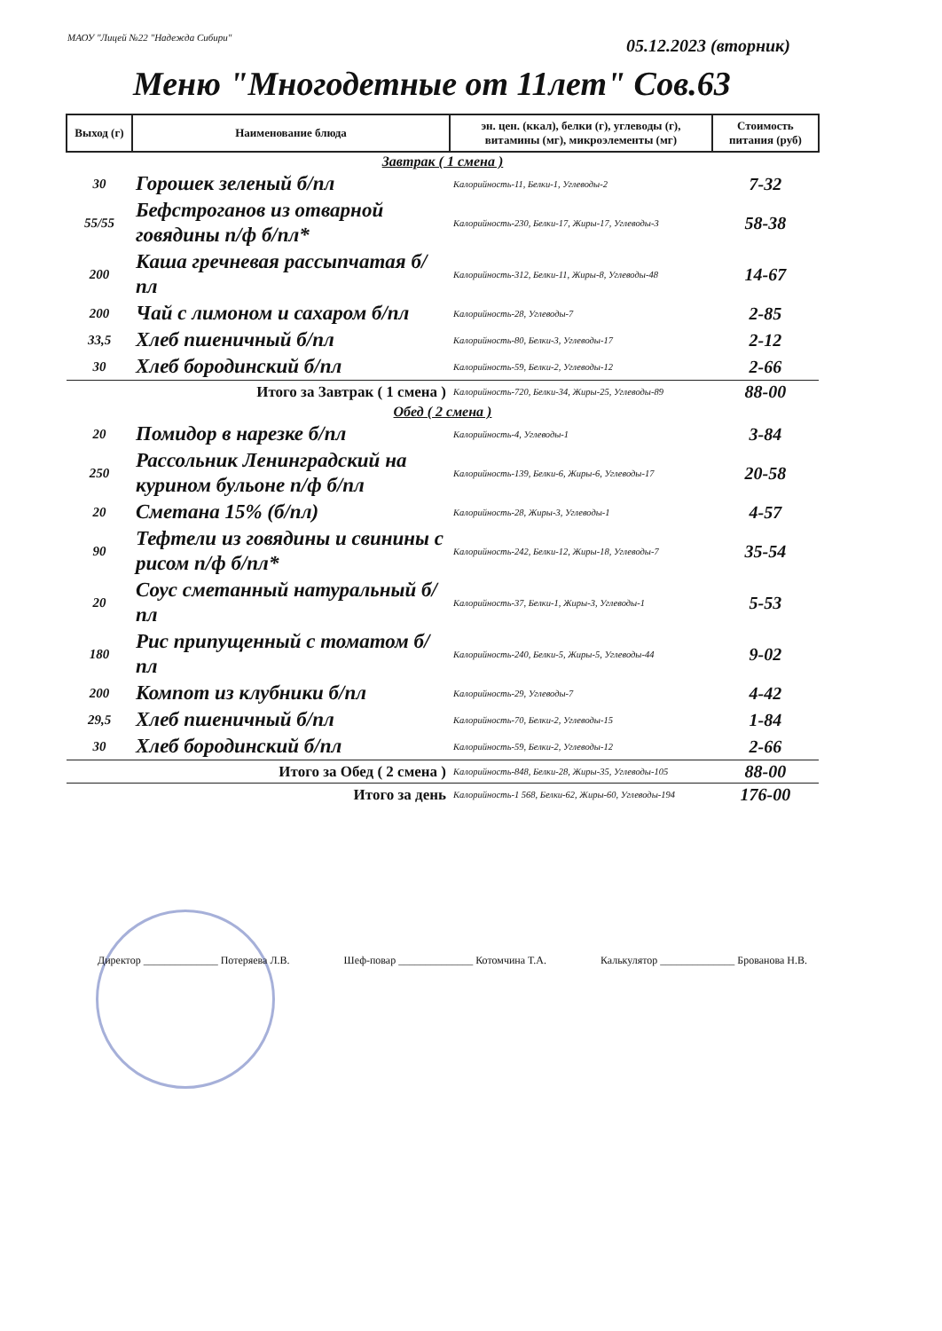МАОУ "Лицей №22 "Надежда Сибири"
05.12.2023 (вторник)
Меню "Многодетные от 11лет" Сов.63
| Выход (г) | Наименование блюда | эн. цен. (ккал), белки (г), углеводы (г), витамины (мг), микроэлементы (мг) | Стоимость питания (руб) |
| --- | --- | --- | --- |
| Завтрак ( 1 смена ) | | | |
| 30 | Горошек зеленый б/пл | Калорийность-11, Белки-1, Углеводы-2 | 7-32 |
| 55/55 | Бефстроганов из отварной говядины п/ф б/пл* | Калорийность-230, Белки-17, Жиры-17, Углеводы-3 | 58-38 |
| 200 | Каша гречневая рассыпчатая б/пл | Калорийность-312, Белки-11, Жиры-8, Углеводы-48 | 14-67 |
| 200 | Чай с лимоном и сахаром б/пл | Калорийность-28, Углеводы-7 | 2-85 |
| 33,5 | Хлеб пшеничный б/пл | Калорийность-80, Белки-3, Углеводы-17 | 2-12 |
| 30 | Хлеб бородинский б/пл | Калорийность-59, Белки-2, Углеводы-12 | 2-66 |
| Итого за Завтрак ( 1 смена ) | | Калорийность-720, Белки-34, Жиры-25, Углеводы-89 | 88-00 |
| Обед ( 2 смена ) | | | |
| 20 | Помидор в нарезке б/пл | Калорийность-4, Углеводы-1 | 3-84 |
| 250 | Рассольник Ленинградский на курином бульоне п/ф б/пл | Калорийность-139, Белки-6, Жиры-6, Углеводы-17 | 20-58 |
| 20 | Сметана 15% (б/пл) | Калорийность-28, Жиры-3, Углеводы-1 | 4-57 |
| 90 | Тефтели из говядины и свинины с рисом п/ф б/пл* | Калорийность-242, Белки-12, Жиры-18, Углеводы-7 | 35-54 |
| 20 | Соус сметанный натуральный б/пл | Калорийность-37, Белки-1, Жиры-3, Углеводы-1 | 5-53 |
| 180 | Рис припущенный с томатом б/пл | Калорийность-240, Белки-5, Жиры-5, Углеводы-44 | 9-02 |
| 200 | Компот из клубники б/пл | Калорийность-29, Углеводы-7 | 4-42 |
| 29,5 | Хлеб пшеничный б/пл | Калорийность-70, Белки-2, Углеводы-15 | 1-84 |
| 30 | Хлеб бородинский б/пл | Калорийность-59, Белки-2, Углеводы-12 | 2-66 |
| Итого за Обед ( 2 смена ) | | Калорийность-848, Белки-28, Жиры-35, Углеводы-105 | 88-00 |
| Итого за день | | Калорийность-1 568, Белки-62, Жиры-60, Углеводы-194 | 176-00 |
Директор ______________ Потеряева Л.В. Шеф-повар ______________ Котомчина Т.А. Калькулятор ______________ Брованова Н.В.